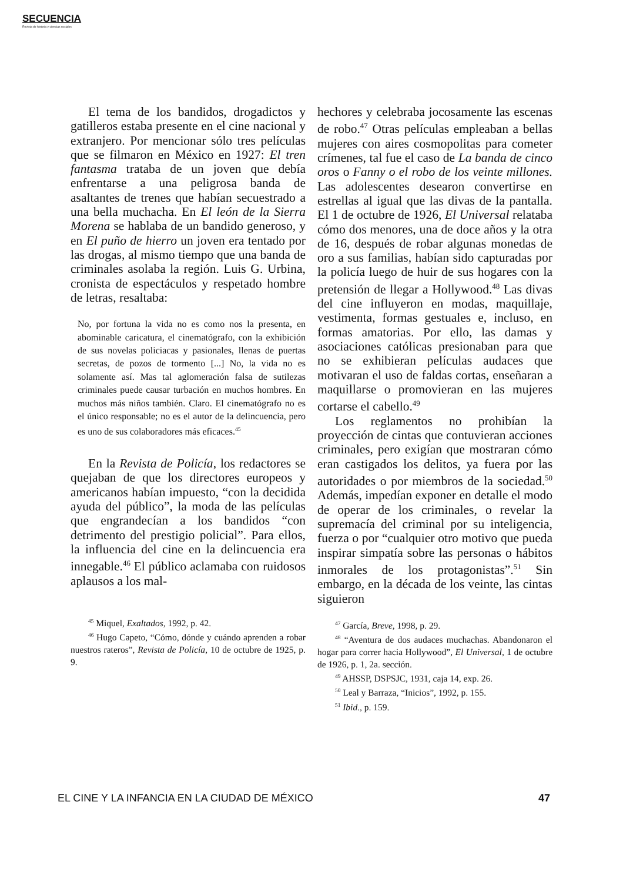SECUENCIA
Revista de historia y ciencias sociales
El tema de los bandidos, drogadictos y gatilleros estaba presente en el cine nacional y extranjero. Por mencionar sólo tres películas que se filmaron en México en 1927: El tren fantasma trataba de un joven que debía enfrentarse a una peligrosa banda de asaltantes de trenes que habían secuestrado a una bella muchacha. En El león de la Sierra Morena se hablaba de un bandido generoso, y en El puño de hierro un joven era tentado por las drogas, al mismo tiempo que una banda de criminales asolaba la región. Luis G. Urbina, cronista de espectáculos y respetado hombre de letras, resaltaba:
No, por fortuna la vida no es como nos la presenta, en abominable caricatura, el cinematógrafo, con la exhibición de sus novelas policiacas y pasionales, llenas de puertas secretas, de pozos de tormento [...] No, la vida no es solamente así. Mas tal aglomeración falsa de sutilezas criminales puede causar turbación en muchos hombres. En muchos más niños también. Claro. El cinematógrafo no es el único responsable; no es el autor de la delincuencia, pero es uno de sus colaboradores más eficaces.<sup>45</sup>
En la Revista de Policía, los redactores se quejaban de que los directores europeos y americanos habían impuesto, “con la decidida ayuda del público”, la moda de las películas que engrandecían a los bandidos “con detrimento del prestigio policial”. Para ellos, la influencia del cine en la delincuencia era innegable.<sup>46</sup> El público aclamaba con ruidosos aplausos a los mal-
<sup>45</sup> Miquel, Exaltados, 1992, p. 42.
<sup>46</sup> Hugo Capeto, “Cómo, dónde y cuándo aprenden a robar nuestros rateros”, Revista de Policía, 10 de octubre de 1925, p. 9.
hechores y celebraba jocosamente las escenas de robo.<sup>47</sup> Otras películas empleaban a bellas mujeres con aires cosmopolitas para cometer crímenes, tal fue el caso de La banda de cinco oros o Fanny o el robo de los veinte millones. Las adolescentes desearon convertirse en estrellas al igual que las divas de la pantalla. El 1 de octubre de 1926, El Universal relataba cómo dos menores, una de doce años y la otra de 16, después de robar algunas monedas de oro a sus familias, habían sido capturadas por la policía luego de huir de sus hogares con la pretensión de llegar a Hollywood.<sup>48</sup> Las divas del cine influyeron en modas, maquillaje, vestimenta, formas gestuales e, incluso, en formas amatorias. Por ello, las damas y asociaciones católicas presionaban para que no se exhibieran películas audaces que motivaran el uso de faldas cortas, enseñaran a maquillarse o promovieran en las mujeres cortarse el cabello.<sup>49</sup>
Los reglamentos no prohibían la proyección de cintas que contuvieran acciones criminales, pero exigían que mostraran cómo eran castigados los delitos, ya fuera por las autoridades o por miembros de la sociedad.<sup>50</sup> Además, impedían exponer en detalle el modo de operar de los criminales, o revelar la supremacía del criminal por su inteligencia, fuerza o por “cualquier otro motivo que pueda inspirar simpatía sobre las personas o hábitos inmorales de los protagonistas”.<sup>51</sup> Sin embargo, en la década de los veinte, las cintas siguieron
<sup>47</sup> García, Breve, 1998, p. 29.
<sup>48</sup> “Aventura de dos audaces muchachas. Abandonaron el hogar para correr hacia Hollywood”, El Universal, 1 de octubre de 1926, p. 1, 2a. sección.
<sup>49</sup> AHSSP, DSPSJC, 1931, caja 14, exp. 26.
<sup>50</sup> Leal y Barraza, “Inicios”, 1992, p. 155.
<sup>51</sup> Ibid., p. 159.
EL CINE Y LA INFANCIA EN LA CIUDAD DE MÉXICO 47